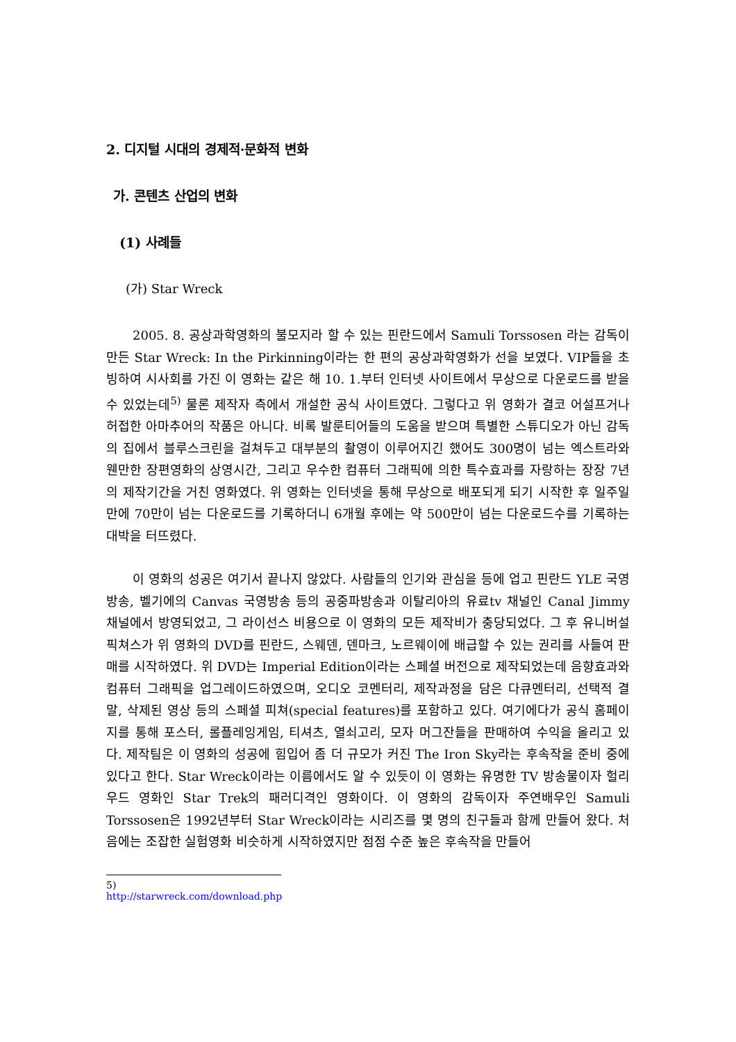2. 디지털 시대의 경제적·문화적 변화
가. 콘텐츠 산업의 변화
(1) 사례들
(가) Star Wreck
2005. 8. 공상과학영화의 불모지라 할 수 있는 핀란드에서 Samuli Torssosen 라는 감독이 만든 Star Wreck: In the Pirkinning이라는 한 편의 공상과학영화가 선을 보였다. VIP들을 초빙하여 시사회를 가진 이 영화는 같은 해 10. 1.부터 인터넷 사이트에서 무상으로 다운로드를 받을 수 있었는데<sup>5)</sup> 물론 제작자 측에서 개설한 공식 사이트였다. 그렇다고 위 영화가 결코 어설프거나 허접한 아마추어의 작품은 아니다. 비록 발룬티어들의 도움을 받으며 특별한 스튜디오가 아닌 감독의 집에서 블루스크린을 걸쳐두고 대부분의 촬영이 이루어지긴 했어도 300명이 넘는 엑스트라와 웬만한 장편영화의 상영시간, 그리고 우수한 컴퓨터 그래픽에 의한 특수효과를 자랑하는 장장 7년의 제작기간을 거친 영화였다. 위 영화는 인터넷을 통해 무상으로 배포되게 되기 시작한 후 일주일 만에 70만이 넘는 다운로드를 기록하더니 6개월 후에는 약 500만이 넘는 다운로드수를 기록하는 대박을 터뜨렸다.
이 영화의 성공은 여기서 끝나지 않았다. 사람들의 인기와 관심을 등에 업고 핀란드 YLE 국영방송, 벨기에의 Canvas 국영방송 등의 공중파방송과 이탈리아의 유료tv 채널인 Canal Jimmy 채널에서 방영되었고, 그 라이선스 비용으로 이 영화의 모든 제작비가 충당되었다. 그 후 유니버설 픽쳐스가 위 영화의 DVD를 핀란드, 스웨덴, 덴마크, 노르웨이에 배급할 수 있는 권리를 사들여 판매를 시작하였다. 위 DVD는 Imperial Edition이라는 스페셜 버전으로 제작되었는데 음향효과와 컴퓨터 그래픽을 업그레이드하였으며, 오디오 코멘터리, 제작과정을 담은 다큐멘터리, 선택적 결말, 삭제된 영상 등의 스페셜 피쳐(special features)를 포함하고 있다. 여기에다가 공식 홈페이지를 통해 포스터, 롤플레잉게임, 티셔츠, 열쇠고리, 모자 머그잔들을 판매하여 수익을 올리고 있다. 제작팀은 이 영화의 성공에 힘입어 좀 더 규모가 커진 The Iron Sky라는 후속작을 준비 중에 있다고 한다. Star Wreck이라는 이름에서도 알 수 있듯이 이 영화는 유명한 TV 방송물이자 헐리우드 영화인 Star Trek의 패러디격인 영화이다. 이 영화의 감독이자 주연배우인 Samuli Torssosen은 1992년부터 Star Wreck이라는 시리즈를 몇 명의 친구들과 함께 만들어 왔다. 처음에는 조잡한 실험영화 비슷하게 시작하였지만 점점 수준 높은 후속작을 만들어
5) http://starwreck.com/download.php